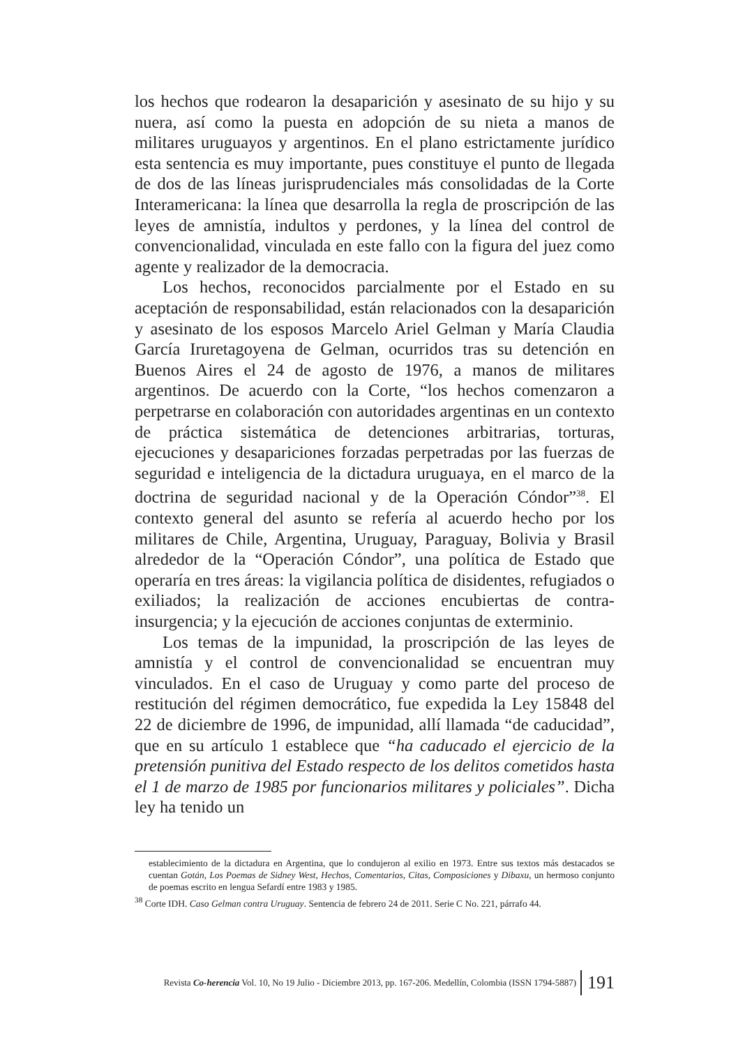los hechos que rodearon la desaparición y asesinato de su hijo y su nuera, así como la puesta en adopción de su nieta a manos de militares uruguayos y argentinos. En el plano estrictamente jurídico esta sentencia es muy importante, pues constituye el punto de llegada de dos de las líneas jurisprudenciales más consolidadas de la Corte Interamericana: la línea que desarrolla la regla de proscripción de las leyes de amnistía, indultos y perdones, y la línea del control de convencionalidad, vinculada en este fallo con la figura del juez como agente y realizador de la democracia.
Los hechos, reconocidos parcialmente por el Estado en su aceptación de responsabilidad, están relacionados con la desaparición y asesinato de los esposos Marcelo Ariel Gelman y María Claudia García Iruretagoyena de Gelman, ocurridos tras su detención en Buenos Aires el 24 de agosto de 1976, a manos de militares argentinos. De acuerdo con la Corte, “los hechos comenzaron a perpetrarse en colaboración con autoridades argentinas en un contexto de práctica sistemática de detenciones arbitrarias, torturas, ejecuciones y desapariciones forzadas perpetradas por las fuerzas de seguridad e inteligencia de la dictadura uruguaya, en el marco de la doctrina de seguridad nacional y de la Operación Cóndor”<sup>38</sup>. El contexto general del asunto se refería al acuerdo hecho por los militares de Chile, Argentina, Uruguay, Paraguay, Bolivia y Brasil alrededor de la “Operación Cóndor”, una política de Estado que operaría en tres áreas: la vigilancia política de disidentes, refugiados o exiliados; la realización de acciones encubiertas de contra-insurgencia; y la ejecución de acciones conjuntas de exterminio.
Los temas de la impunidad, la proscripción de las leyes de amnistía y el control de convencionalidad se encuentran muy vinculados. En el caso de Uruguay y como parte del proceso de restitución del régimen democrático, fue expedida la Ley 15848 del 22 de diciembre de 1996, de impunidad, allí llamada “de caducidad”, que en su artículo 1 establece que “ha caducado el ejercicio de la pretensión punitiva del Estado respecto de los delitos cometidos hasta el 1 de marzo de 1985 por funcionarios militares y policiales”. Dicha ley ha tenido un
establecimiento de la dictadura en Argentina, que lo condujeron al exilio en 1973. Entre sus textos más destacados se cuentan Gotán, Los Poemas de Sidney West, Hechos, Comentarios, Citas, Composiciones y Dibaxu, un hermoso conjunto de poemas escrito en lengua Sefardí entre 1983 y 1985.
<sup>38</sup> Corte IDH. Caso Gelman contra Uruguay. Sentencia de febrero 24 de 2011. Serie C No. 221, párrafo 44.
Revista Co-herencia Vol. 10, No 19 Julio - Diciembre 2013, pp. 167-206. Medellín, Colombia (ISSN 1794-5887) 191